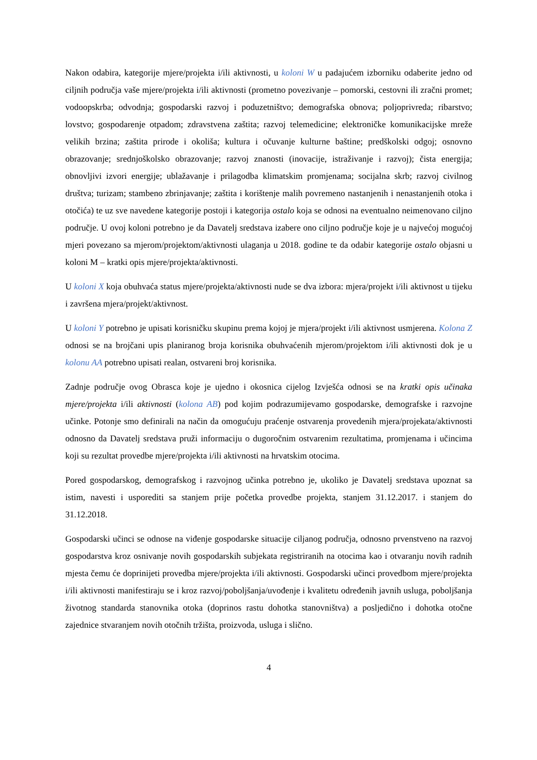Nakon odabira, kategorije mjere/projekta i/ili aktivnosti, u koloni W u padajućem izborniku odaberite jedno od ciljnih područja vaše mjere/projekta i/ili aktivnosti (prometno povezivanje – pomorski, cestovni ili zračni promet; vodoopskrba; odvodnja; gospodarski razvoj i poduzetništvo; demografska obnova; poljoprivreda; ribarstvo; lovstvo; gospodarenje otpadom; zdravstvena zaštita; razvoj telemedicine; elektroničke komunikacijske mreže velikih brzina; zaštita prirode i okoliša; kultura i očuvanje kulturne baštine; predškolski odgoj; osnovno obrazovanje; srednjoškolsko obrazovanje; razvoj znanosti (inovacije, istraživanje i razvoj); čista energija; obnovljivi izvori energije; ublažavanje i prilagodba klimatskim promjenama; socijalna skrb; razvoj civilnog društva; turizam; stambeno zbrinjavanje; zaštita i korištenje malih povremeno nastanjenih i nenastanjenih otoka i otočića) te uz sve navedene kategorije postoji i kategorija ostalo koja se odnosi na eventualno neimenovano ciljno područje. U ovoj koloni potrebno je da Davatelj sredstava izabere ono ciljno područje koje je u najvećoj mogućoj mjeri povezano sa mjerom/projektom/aktivnosti ulaganja u 2018. godine te da odabir kategorije ostalo objasni u koloni M – kratki opis mjere/projekta/aktivnosti.
U koloni X koja obuhvaća status mjere/projekta/aktivnosti nude se dva izbora: mjera/projekt i/ili aktivnost u tijeku i završena mjera/projekt/aktivnost.
U koloni Y potrebno je upisati korisničku skupinu prema kojoj je mjera/projekt i/ili aktivnost usmjerena. Kolona Z odnosi se na brojčani upis planiranog broja korisnika obuhvaćenih mjerom/projektom i/ili aktivnosti dok je u kolonu AA potrebno upisati realan, ostvareni broj korisnika.
Zadnje područje ovog Obrasca koje je ujedno i okosnica cijelog Izvješća odnosi se na kratki opis učinaka mjere/projekta i/ili aktivnosti (kolona AB) pod kojim podrazumijevamo gospodarske, demografske i razvojne učinke. Potonje smo definirali na način da omogućuju praćenje ostvarenja provedenih mjera/projekata/aktivnosti odnosno da Davatelj sredstava pruži informaciju o dugoročnim ostvarenim rezultatima, promjenama i učincima koji su rezultat provedbe mjere/projekta i/ili aktivnosti na hrvatskim otocima.
Pored gospodarskog, demografskog i razvojnog učinka potrebno je, ukoliko je Davatelj sredstava upoznat sa istim, navesti i usporediti sa stanjem prije početka provedbe projekta, stanjem 31.12.2017. i stanjem do 31.12.2018.
Gospodarski učinci se odnose na viđenje gospodarske situacije ciljanog područja, odnosno prvenstveno na razvoj gospodarstva kroz osnivanje novih gospodarskih subjekata registriranih na otocima kao i otvaranju novih radnih mjesta čemu će doprinijeti provedba mjere/projekta i/ili aktivnosti. Gospodarski učinci provedbom mjere/projekta i/ili aktivnosti manifestiraju se i kroz razvoj/poboljšanja/uvođenje i kvalitetu određenih javnih usluga, poboljšanja životnog standarda stanovnika otoka (doprinos rastu dohotka stanovništva) a posljedično i dohotka otočne zajednice stvaranjem novih otočnih tržišta, proizvoda, usluga i slično.
4